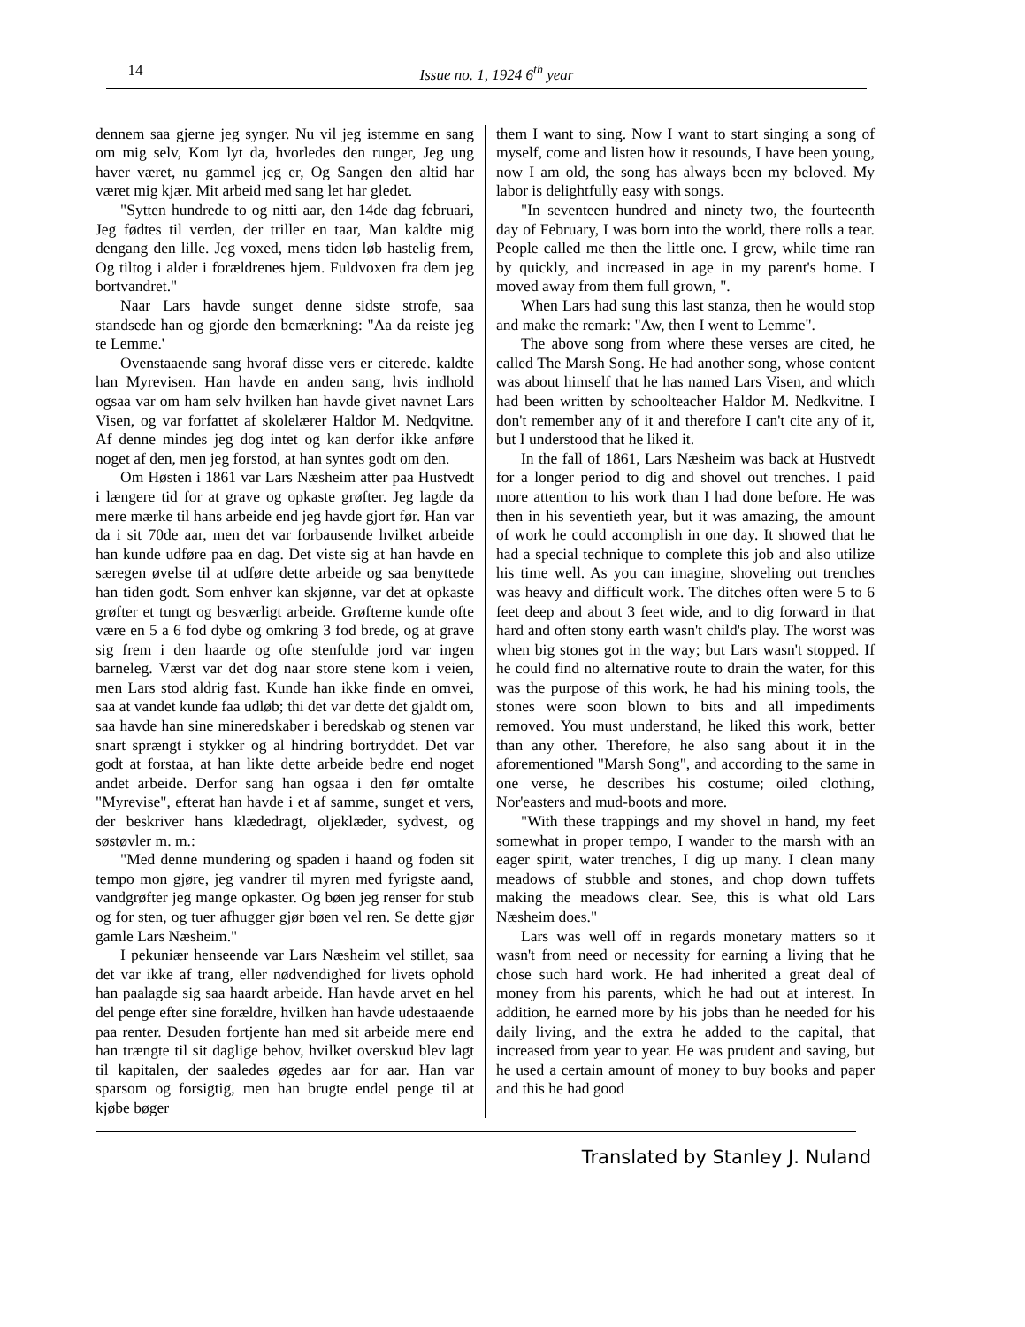14 Issue no. 1, 1924 6<sup>th</sup> year
dennem saa gjerne jeg synger. Nu vil jeg istemme en sang om mig selv, Kom lyt da, hvorledes den runger, Jeg ung haver været, nu gammel jeg er, Og Sangen den altid har været mig kjær. Mit arbeid med sang let har gledet.
"Sytten hundrede to og nitti aar, den 14de dag februari, Jeg fødtes til verden, der triller en taar, Man kaldte mig dengang den lille. Jeg voxed, mens tiden løb hastelig frem, Og tiltog i alder i forældrenes hjem. Fuldvoxen fra dem jeg bortvandret."
Naar Lars havde sunget denne sidste strofe, saa standsede han og gjorde den bemærkning: "Aa da reiste jeg te Lemme.'
Ovenstaaende sang hvoraf disse vers er citerede. kaldte han Myrevisen. Han havde en anden sang, hvis indhold ogsaa var om ham selv hvilken han havde givet navnet Lars Visen, og var forfattet af skolelærer Haldor M. Nedqvitne. Af denne mindes jeg dog intet og kan derfor ikke anføre noget af den, men jeg forstod, at han syntes godt om den.
Om Høsten i 1861 var Lars Næsheim atter paa Hustvedt i længere tid for at grave og opkaste grøfter. Jeg lagde da mere mærke til hans arbeide end jeg havde gjort før. Han var da i sit 70de aar, men det var forbausende hvilket arbeide han kunde udføre paa en dag. Det viste sig at han havde en særegen øvelse til at udføre dette arbeide og saa benyttede han tiden godt. Som enhver kan skjønne, var det at opkaste grøfter et tungt og besværligt arbeide. Grøfterne kunde ofte være en 5 a 6 fod dybe og omkring 3 fod brede, og at grave sig frem i den haarde og ofte stenfulde jord var ingen barneleg. Værst var det dog naar store stene kom i veien, men Lars stod aldrig fast. Kunde han ikke finde en omvei, saa at vandet kunde faa udløb; thi det var dette det gjaldt om, saa havde han sine mineredskaber i beredskab og stenen var snart sprængt i stykker og al hindring bortryddet. Det var godt at forstaa, at han likte dette arbeide bedre end noget andet arbeide. Derfor sang han ogsaa i den før omtalte "Myrevise", efterat han havde i et af samme, sunget et vers, der beskriver hans klædedragt, oljeklæder, sydvest, og søstøvler m. m.:
"Med denne mundering og spaden i haand og foden sit tempo mon gjøre, jeg vandrer til myren med fyrigste aand, vandgrøfter jeg mange opkaster. Og bøen jeg renser for stub og for sten, og tuer afhugger gjør bøen vel ren. Se dette gjør gamle Lars Næsheim."
I pekuniær henseende var Lars Næsheim vel stillet, saa det var ikke af trang, eller nødvendighed for livets ophold han paalagde sig saa haardt arbeide. Han havde arvet en hel del penge efter sine forældre, hvilken han havde udestaaende paa renter. Desuden fortjente han med sit arbeide mere end han trængte til sit daglige behov, hvilket overskud blev lagt til kapitalen, der saaledes øgedes aar for aar. Han var sparsom og forsigtig, men han brugte endel penge til at kjøbe bøger
them I want to sing. Now I want to start singing a song of myself, come and listen how it resounds, I have been young, now I am old, the song has always been my beloved. My labor is delightfully easy with songs.
"In seventeen hundred and ninety two, the fourteenth day of February, I was born into the world, there rolls a tear. People called me then the little one. I grew, while time ran by quickly, and increased in age in my parent's home. I moved away from them full grown, ".
When Lars had sung this last stanza, then he would stop and make the remark: "Aw, then I went to Lemme".
The above song from where these verses are cited, he called The Marsh Song. He had another song, whose content was about himself that he has named Lars Visen, and which had been written by schoolteacher Haldor M. Nedkvitne. I don't remember any of it and therefore I can't cite any of it, but I understood that he liked it.
In the fall of 1861, Lars Næsheim was back at Hustvedt for a longer period to dig and shovel out trenches. I paid more attention to his work than I had done before. He was then in his seventieth year, but it was amazing, the amount of work he could accomplish in one day. It showed that he had a special technique to complete this job and also utilize his time well. As you can imagine, shoveling out trenches was heavy and difficult work. The ditches often were 5 to 6 feet deep and about 3 feet wide, and to dig forward in that hard and often stony earth wasn't child's play. The worst was when big stones got in the way; but Lars wasn't stopped. If he could find no alternative route to drain the water, for this was the purpose of this work, he had his mining tools, the stones were soon blown to bits and all impediments removed. You must understand, he liked this work, better than any other. Therefore, he also sang about it in the aforementioned "Marsh Song", and according to the same in one verse, he describes his costume; oiled clothing, Nor'easters and mud-boots and more.
"With these trappings and my shovel in hand, my feet somewhat in proper tempo, I wander to the marsh with an eager spirit, water trenches, I dig up many. I clean many meadows of stubble and stones, and chop down tuffets making the meadows clear. See, this is what old Lars Næsheim does."
Lars was well off in regards monetary matters so it wasn't from need or necessity for earning a living that he chose such hard work. He had inherited a great deal of money from his parents, which he had out at interest. In addition, he earned more by his jobs than he needed for his daily living, and the extra he added to the capital, that increased from year to year. He was prudent and saving, but he used a certain amount of money to buy books and paper and this he had good
Translated by Stanley J. Nuland